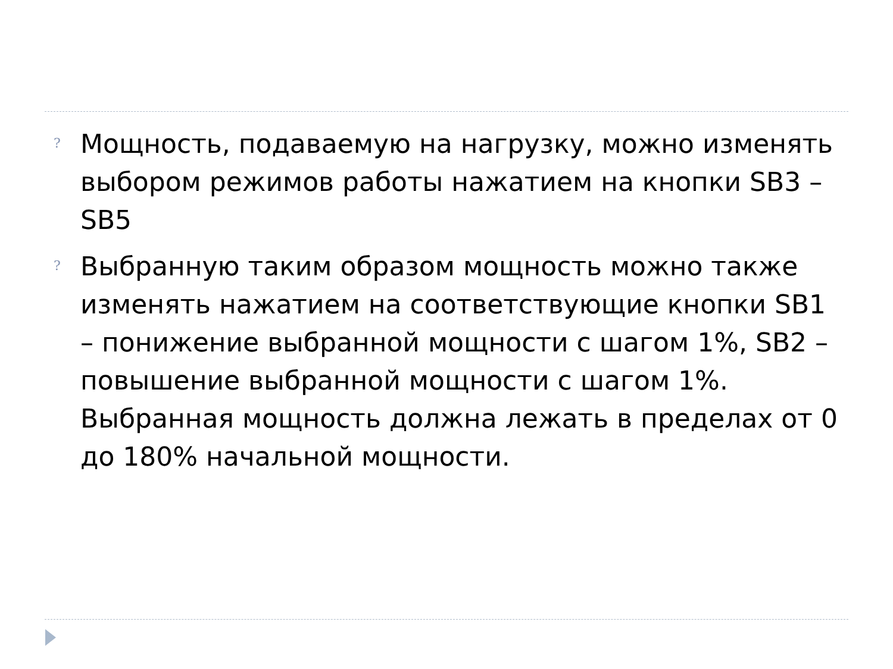?
Мощность, подаваемую на нагрузку, можно изменять выбором режимов работы нажатием на кнопки SB3 – SB5
?
Выбранную таким образом мощность можно также изменять нажатием на соответствующие кнопки SB1 – понижение выбранной мощности с шагом 1%, SB2 – повышение выбранной мощности с шагом 1%. Выбранная мощность должна лежать в пределах от 0 до 180% начальной мощности.